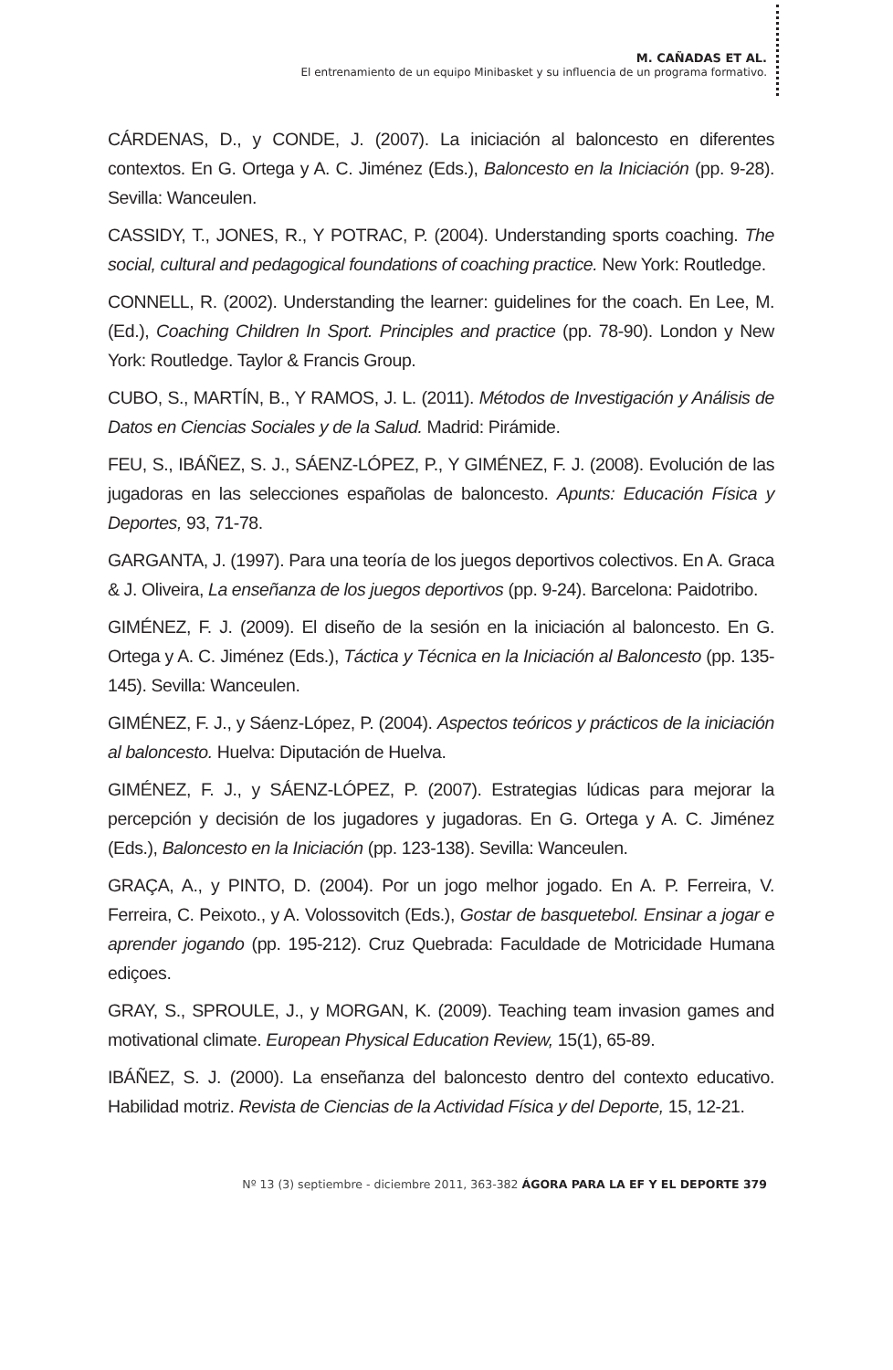M. CAÑADAS ET AL.
El entrenamiento de un equipo Minibasket y su influencia de un programa formativo.
CÁRDENAS, D., y CONDE, J. (2007). La iniciación al baloncesto en diferentes contextos. En G. Ortega y A. C. Jiménez (Eds.), Baloncesto en la Iniciación (pp. 9-28). Sevilla: Wanceulen.
CASSIDY, T., JONES, R., Y POTRAC, P. (2004). Understanding sports coaching. The social, cultural and pedagogical foundations of coaching practice. New York: Routledge.
CONNELL, R. (2002). Understanding the learner: guidelines for the coach. En Lee, M. (Ed.), Coaching Children In Sport. Principles and practice (pp. 78-90). London y New York: Routledge. Taylor & Francis Group.
CUBO, S., MARTÍN, B., Y RAMOS, J. L. (2011). Métodos de Investigación y Análisis de Datos en Ciencias Sociales y de la Salud. Madrid: Pirámide.
FEU, S., IBÁÑEZ, S. J., SÁENZ-LÓPEZ, P., Y GIMÉNEZ, F. J. (2008). Evolución de las jugadoras en las selecciones españolas de baloncesto. Apunts: Educación Física y Deportes, 93, 71-78.
GARGANTA, J. (1997). Para una teoría de los juegos deportivos colectivos. En A. Graca & J. Oliveira, La enseñanza de los juegos deportivos (pp. 9-24). Barcelona: Paidotribo.
GIMÉNEZ, F. J. (2009). El diseño de la sesión en la iniciación al baloncesto. En G. Ortega y A. C. Jiménez (Eds.), Táctica y Técnica en la Iniciación al Baloncesto (pp. 135-145). Sevilla: Wanceulen.
GIMÉNEZ, F. J., y Sáenz-López, P. (2004). Aspectos teóricos y prácticos de la iniciación al baloncesto. Huelva: Diputación de Huelva.
GIMÉNEZ, F. J., y SÁENZ-LÓPEZ, P. (2007). Estrategias lúdicas para mejorar la percepción y decisión de los jugadores y jugadoras. En G. Ortega y A. C. Jiménez (Eds.), Baloncesto en la Iniciación (pp. 123-138). Sevilla: Wanceulen.
GRAÇA, A., y PINTO, D. (2004). Por un jogo melhor jogado. En A. P. Ferreira, V. Ferreira, C. Peixoto., y A. Volossovitch (Eds.), Gostar de basquetebol. Ensinar a jogar e aprender jogando (pp. 195-212). Cruz Quebrada: Faculdade de Motricidade Humana ediçoes.
GRAY, S., SPROULE, J., y MORGAN, K. (2009). Teaching team invasion games and motivational climate. European Physical Education Review, 15(1), 65-89.
IBÁÑEZ, S. J. (2000). La enseñanza del baloncesto dentro del contexto educativo. Habilidad motriz. Revista de Ciencias de la Actividad Física y del Deporte, 15, 12-21.
Nº 13 (3) septiembre - diciembre 2011, 363-382 ÁGORA PARA LA EF Y EL DEPORTE 379